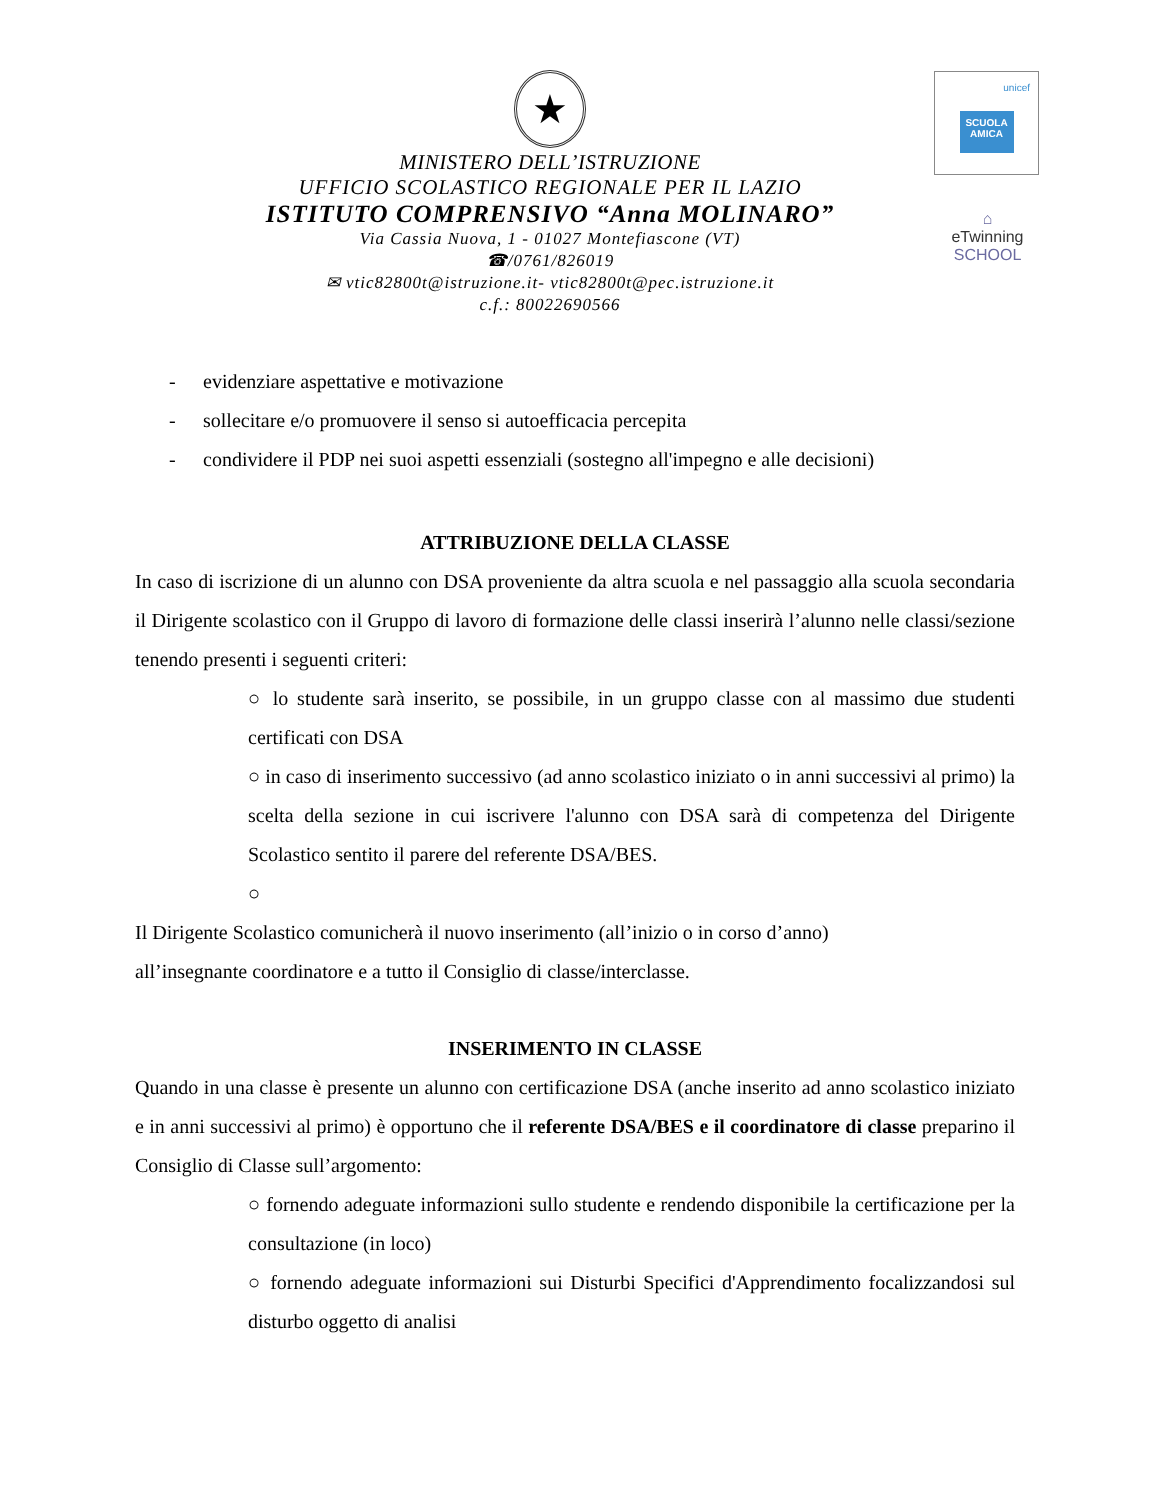★
MINISTERO DELL’ISTRUZIONE
UFFICIO SCOLASTICO REGIONALE PER IL LAZIO
ISTITUTO COMPRENSIVO “Anna MOLINARO”
Via Cassia Nuova, 1 - 01027 Montefiascone (VT)
☎/0761/826019
✉ vtic82800t@istruzione.it- vtic82800t@pec.istruzione.it
c.f.: 80022690566
unicef
SCUOLA AMICA
⌂
eTwinning
SCHOOL
- evidenziare aspettative e motivazione
- sollecitare e/o promuovere il senso si autoefficacia percepita
- condividere il PDP nei suoi aspetti essenziali (sostegno all'impegno e alle decisioni)
ATTRIBUZIONE DELLA CLASSE
In caso di iscrizione di un alunno con DSA proveniente da altra scuola e nel passaggio alla scuola secondaria il Dirigente scolastico con il Gruppo di lavoro di formazione delle classi inserirà l’alunno nelle classi/sezione tenendo presenti i seguenti criteri:
○ lo studente sarà inserito, se possibile, in un gruppo classe con al massimo due studenti certificati con DSA
○ in caso di inserimento successivo (ad anno scolastico iniziato o in anni successivi al primo) la scelta della sezione in cui iscrivere l'alunno con DSA sarà di competenza del Dirigente Scolastico sentito il parere del referente DSA/BES.
○
Il Dirigente Scolastico comunicherà il nuovo inserimento (all’inizio o in corso d’anno)
all’insegnante coordinatore e a tutto il Consiglio di classe/interclasse.
INSERIMENTO IN CLASSE
Quando in una classe è presente un alunno con certificazione DSA (anche inserito ad anno scolastico iniziato e in anni successivi al primo) è opportuno che il referente DSA/BES e il coordinatore di classe preparino il Consiglio di Classe sull’argomento:
○ fornendo adeguate informazioni sullo studente e rendendo disponibile la certificazione per la consultazione (in loco)
○ fornendo adeguate informazioni sui Disturbi Specifici d'Apprendimento focalizzandosi sul disturbo oggetto di analisi